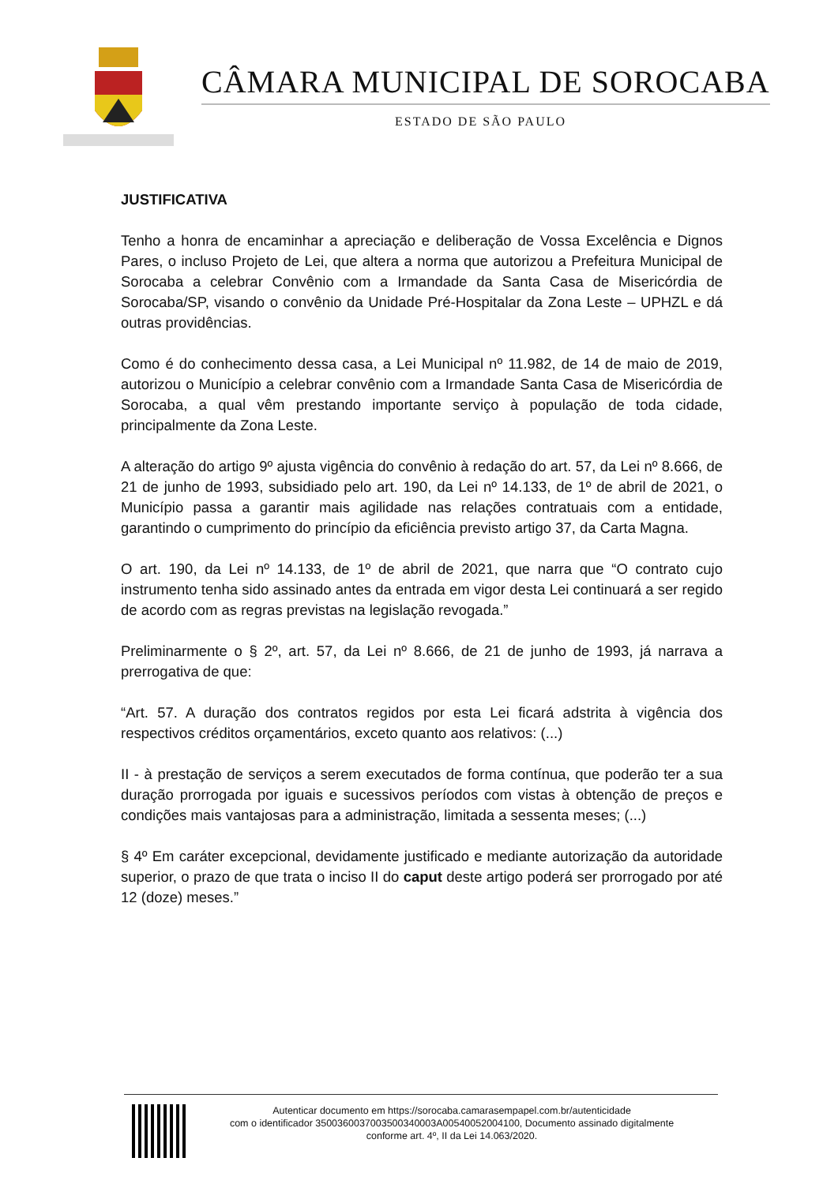CÂMARA MUNICIPAL DE SOROCABA
ESTADO DE SÃO PAULO
JUSTIFICATIVA
Tenho a honra de encaminhar a apreciação e deliberação de Vossa Excelência e Dignos Pares, o incluso Projeto de Lei, que altera a norma que autorizou a Prefeitura Municipal de Sorocaba a celebrar Convênio com a Irmandade da Santa Casa de Misericórdia de Sorocaba/SP, visando o convênio da Unidade Pré-Hospitalar da Zona Leste – UPHZL e dá outras providências.
Como é do conhecimento dessa casa, a Lei Municipal nº 11.982, de 14 de maio de 2019, autorizou o Município a celebrar convênio com a Irmandade Santa Casa de Misericórdia de Sorocaba, a qual vêm prestando importante serviço à população de toda cidade, principalmente da Zona Leste.
A alteração do artigo 9º ajusta vigência do convênio à redação do art. 57, da Lei nº 8.666, de 21 de junho de 1993, subsidiado pelo art. 190, da Lei nº 14.133, de 1º de abril de 2021, o Município passa a garantir mais agilidade nas relações contratuais com a entidade, garantindo o cumprimento do princípio da eficiência previsto artigo 37, da Carta Magna.
O art. 190, da Lei nº 14.133, de 1º de abril de 2021, que narra que “O contrato cujo instrumento tenha sido assinado antes da entrada em vigor desta Lei continuará a ser regido de acordo com as regras previstas na legislação revogada.”
Preliminarmente o § 2º, art. 57, da Lei nº 8.666, de 21 de junho de 1993, já narrava a prerrogativa de que:
“Art. 57. A duração dos contratos regidos por esta Lei ficará adstrita à vigência dos respectivos créditos orçamentários, exceto quanto aos relativos: (...)
II - à prestação de serviços a serem executados de forma contínua, que poderão ter a sua duração prorrogada por iguais e sucessivos períodos com vistas à obtenção de preços e condições mais vantajosas para a administração, limitada a sessenta meses; (...)
§ 4º Em caráter excepcional, devidamente justificado e mediante autorização da autoridade superior, o prazo de que trata o inciso II do caput deste artigo poderá ser prorrogado por até 12 (doze) meses.”
Autenticar documento em https://sorocaba.camarasempapel.com.br/autenticidade
com o identificador 3500360037003500340003A00540052004100, Documento assinado digitalmente
conforme art. 4º, II da Lei 14.063/2020.